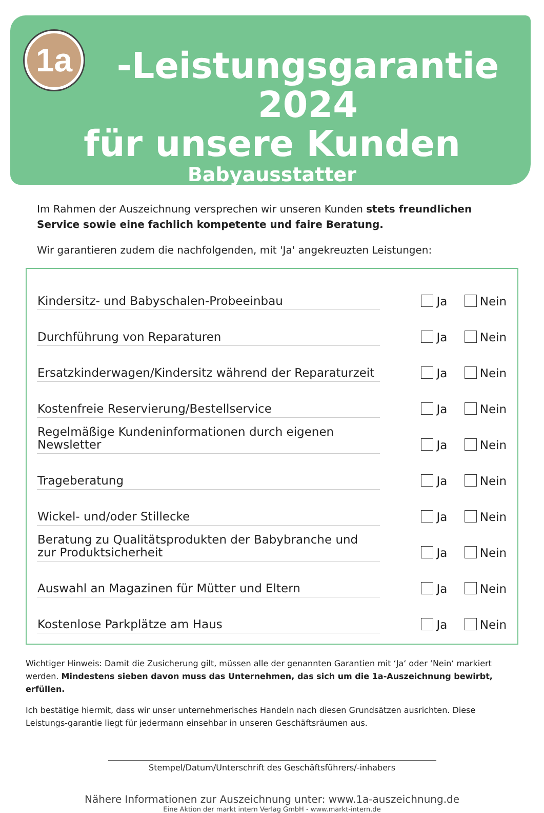1a
-Leistungsgarantie 2024
für unsere Kunden
Babyausstatter
Im Rahmen der Auszeichnung versprechen wir unseren Kunden stets freundlichen Service sowie eine fachlich kompetente und faire Beratung.
Wir garantieren zudem die nachfolgenden, mit 'Ja' angekreuzten Leistungen:
| Kindersitz- und Babyschalen-Probeeinbau | Ja Nein |
| Durchführung von Reparaturen | Ja Nein |
| Ersatzkinderwagen/Kindersitz während der Reparaturzeit | Ja Nein |
| Kostenfreie Reservierung/Bestellservice | Ja Nein |
| Regelmäßige Kundeninformationen durch eigenen Newsletter | Ja Nein |
| Trageberatung | Ja Nein |
| Wickel- und/oder Stillecke | Ja Nein |
| Beratung zu Qualitätsprodukten der Babybranche und zur Produktsicherheit | Ja Nein |
| Auswahl an Magazinen für Mütter und Eltern | Ja Nein |
| Kostenlose Parkplätze am Haus | Ja Nein |
Wichtiger Hinweis: Damit die Zusicherung gilt, müssen alle der genannten Garantien mit ‘Ja‘ oder ‘Nein‘ markiert werden. Mindestens sieben davon muss das Unternehmen, das sich um die 1a-Auszeichnung bewirbt, erfüllen.
Ich bestätige hiermit, dass wir unser unternehmerisches Handeln nach diesen Grundsätzen ausrichten. Diese Leistungs-garantie liegt für jedermann einsehbar in unseren Geschäftsräumen aus.
Stempel/Datum/Unterschrift des Geschäftsführers/-inhabers
Nähere Informationen zur Auszeichnung unter: www.1a-auszeichnung.de
Eine Aktion der markt intern Verlag GmbH - www.markt-intern.de